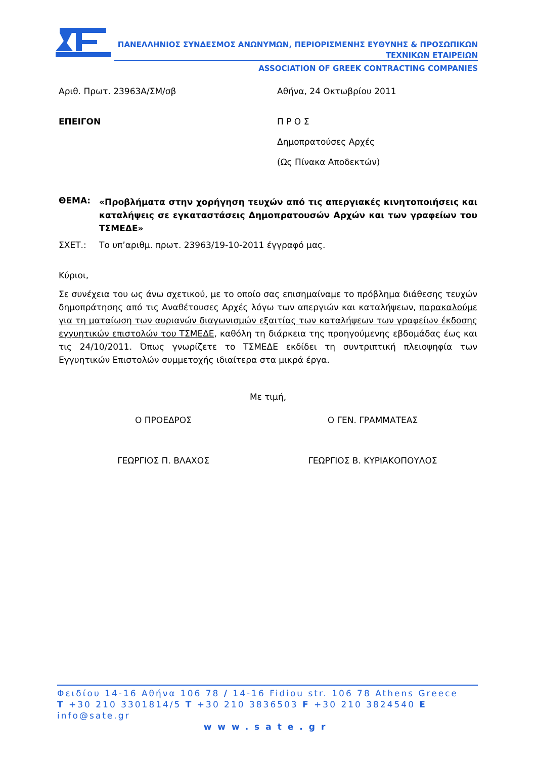ΠΑΝΕΛΛΗΝΙΟΣ ΣΥΝΔΕΣΜΟΣ ΑΝΩΝΥΜΩΝ, ΠΕΡΙΟΡΙΣΜΕΝΗΣ ΕΥΘΥΝΗΣ & ΠΡΟΣΩΠΙΚΩΝ
ΤΕΧΝΙΚΩΝ ΕΤΑΙΡΕΙΩΝ
ASSOCIATION OF GREEK CONTRACTING COMPANIES
Αριθ. Πρωτ. 23963Α/ΣΜ/σβ Αθήνα, 24 Οκτωβρίου 2011
ΕΠΕΙΓΟΝ Π Ρ Ο Σ
Δημοπρατούσες Αρχές
(Ως Πίνακα Αποδεκτών)
ΘΕΜΑ:
«Προβλήματα στην χορήγηση τευχών από τις απεργιακές κινητοποιήσεις και καταλήψεις σε εγκαταστάσεις Δημοπρατουσών Αρχών και των γραφείων του ΤΣΜΕΔΕ»
ΣΧΕΤ.: Το υπ’αριθμ. πρωτ. 23963/19-10-2011 έγγραφό μας.
Κύριοι,
Σε συνέχεια του ως άνω σχετικού, με το οποίο σας επισημαίναμε το πρόβλημα διάθεσης τευχών δημοπράτησης από τις Αναθέτουσες Αρχές λόγω των απεργιών και καταλήψεων, παρακαλούμε για τη ματαίωση των αυριανών διαγωνισμών εξαιτίας των καταλήψεων των γραφείων έκδοσης εγγυητικών επιστολών του ΤΣΜΕΔΕ, καθόλη τη διάρκεια της προηγούμενης εβδομάδας έως και τις 24/10/2011. Όπως γνωρίζετε το ΤΣΜΕΔΕ εκδίδει τη συντριπτική πλειοψηφία των Εγγυητικών Επιστολών συμμετοχής ιδιαίτερα στα μικρά έργα.
Με τιμή,
Ο ΠΡΟΕΔΡΟΣ Ο ΓΕΝ. ΓΡΑΜΜΑΤΕΑΣ
ΓΕΩΡΓΙΟΣ Π. ΒΛΑΧΟΣ ΓΕΩΡΓΙΟΣ Β. ΚΥΡΙΑΚΟΠΟΥΛΟΣ
Φειδίου 14-16 Αθήνα 106 78 / 14-16 Fidiou str. 106 78 Athens Greece
T +30 210 3301814/5 T +30 210 3836503 F +30 210 3824540 E info@sate.gr
www.sate.gr